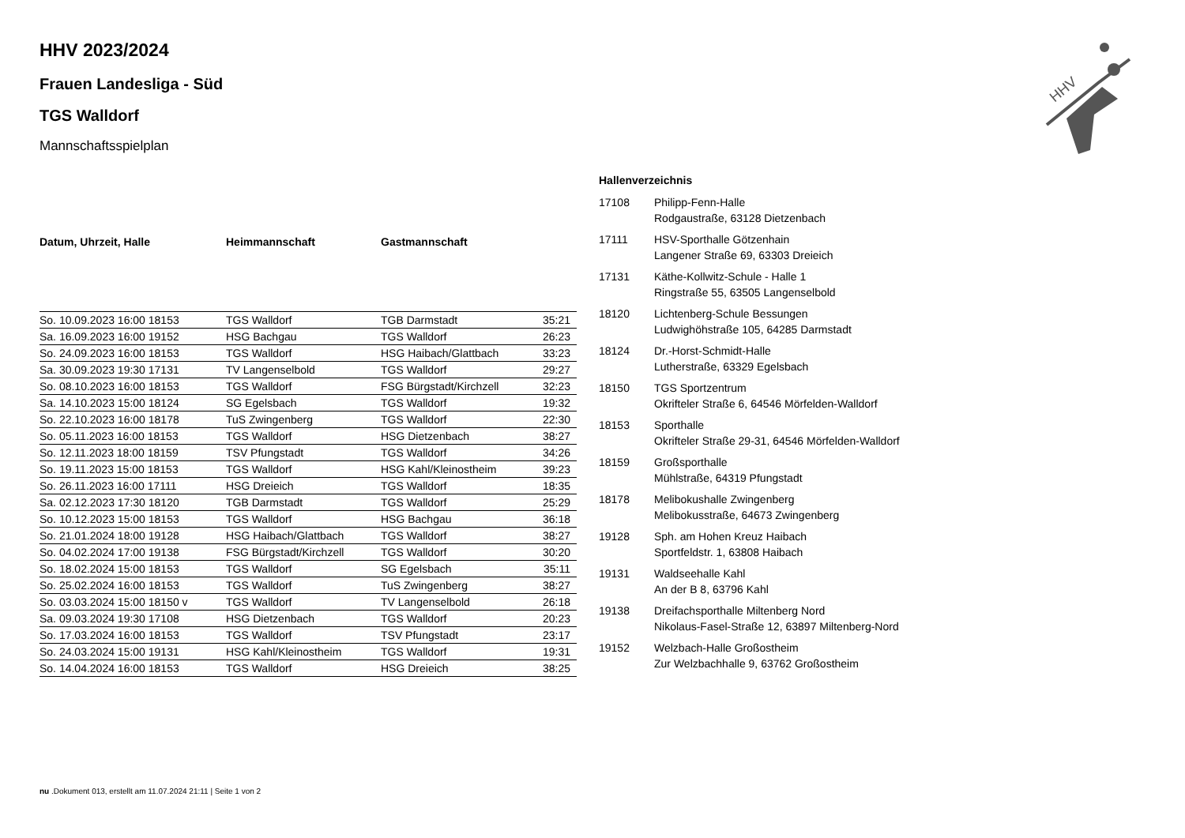HHV
HHV 2023/2024
Frauen Landesliga - Süd
TGS Walldorf
Mannschaftsspielplan
| Datum, Uhrzeit, Halle | Heimmannschaft | Gastmannschaft | |
| --- | --- | --- | --- |
| So. 10.09.2023 16:00 18153 | TGS Walldorf | TGB Darmstadt | 35:21 |
| Sa. 16.09.2023 16:00 19152 | HSG Bachgau | TGS Walldorf | 26:23 |
| So. 24.09.2023 16:00 18153 | TGS Walldorf | HSG Haibach/Glattbach | 33:23 |
| Sa. 30.09.2023 19:30 17131 | TV Langenselbold | TGS Walldorf | 29:27 |
| So. 08.10.2023 16:00 18153 | TGS Walldorf | FSG Bürgstadt/Kirchzell | 32:23 |
| Sa. 14.10.2023 15:00 18124 | SG Egelsbach | TGS Walldorf | 19:32 |
| So. 22.10.2023 16:00 18178 | TuS Zwingenberg | TGS Walldorf | 22:30 |
| So. 05.11.2023 16:00 18153 | TGS Walldorf | HSG Dietzenbach | 38:27 |
| So. 12.11.2023 18:00 18159 | TSV Pfungstadt | TGS Walldorf | 34:26 |
| So. 19.11.2023 15:00 18153 | TGS Walldorf | HSG Kahl/Kleinostheim | 39:23 |
| So. 26.11.2023 16:00 17111 | HSG Dreieich | TGS Walldorf | 18:35 |
| Sa. 02.12.2023 17:30 18120 | TGB Darmstadt | TGS Walldorf | 25:29 |
| So. 10.12.2023 15:00 18153 | TGS Walldorf | HSG Bachgau | 36:18 |
| So. 21.01.2024 18:00 19128 | HSG Haibach/Glattbach | TGS Walldorf | 38:27 |
| So. 04.02.2024 17:00 19138 | FSG Bürgstadt/Kirchzell | TGS Walldorf | 30:20 |
| So. 18.02.2024 15:00 18153 | TGS Walldorf | SG Egelsbach | 35:11 |
| So. 25.02.2024 16:00 18153 | TGS Walldorf | TuS Zwingenberg | 38:27 |
| So. 03.03.2024 15:00 18150 v | TGS Walldorf | TV Langenselbold | 26:18 |
| Sa. 09.03.2024 19:30 17108 | HSG Dietzenbach | TGS Walldorf | 20:23 |
| So. 17.03.2024 16:00 18153 | TGS Walldorf | TSV Pfungstadt | 23:17 |
| So. 24.03.2024 15:00 19131 | HSG Kahl/Kleinostheim | TGS Walldorf | 19:31 |
| So. 14.04.2024 16:00 18153 | TGS Walldorf | HSG Dreieich | 38:25 |
Hallenverzeichnis
| 17108 | Philipp-Fenn-Halle Rodgaustraße, 63128 Dietzenbach |
| 17111 | HSV-Sporthalle Götzenhain Langener Straße 69, 63303 Dreieich |
| 17131 | Käthe-Kollwitz-Schule - Halle 1 Ringstraße 55, 63505 Langenselbold |
| 18120 | Lichtenberg-Schule Bessungen Ludwighöhstraße 105, 64285 Darmstadt |
| 18124 | Dr.-Horst-Schmidt-Halle Lutherstraße, 63329 Egelsbach |
| 18150 | TGS Sportzentrum Okrifteler Straße 6, 64546 Mörfelden-Walldorf |
| 18153 | Sporthalle Okrifteler Straße 29-31, 64546 Mörfelden-Walldorf |
| 18159 | Großsporthalle Mühlstraße, 64319 Pfungstadt |
| 18178 | Melibokushalle Zwingenberg Melibokusstraße, 64673 Zwingenberg |
| 19128 | Sph. am Hohen Kreuz Haibach Sportfeldstr. 1, 63808 Haibach |
| 19131 | Waldseehalle Kahl An der B 8, 63796 Kahl |
| 19138 | Dreifachsporthalle Miltenberg Nord Nikolaus-Fasel-Straße 12, 63897 Miltenberg-Nord |
| 19152 | Welzbach-Halle Großostheim Zur Welzbachhalle 9, 63762 Großostheim |
nu .Dokument 013, erstellt am 11.07.2024 21:11 | Seite 1 von 2